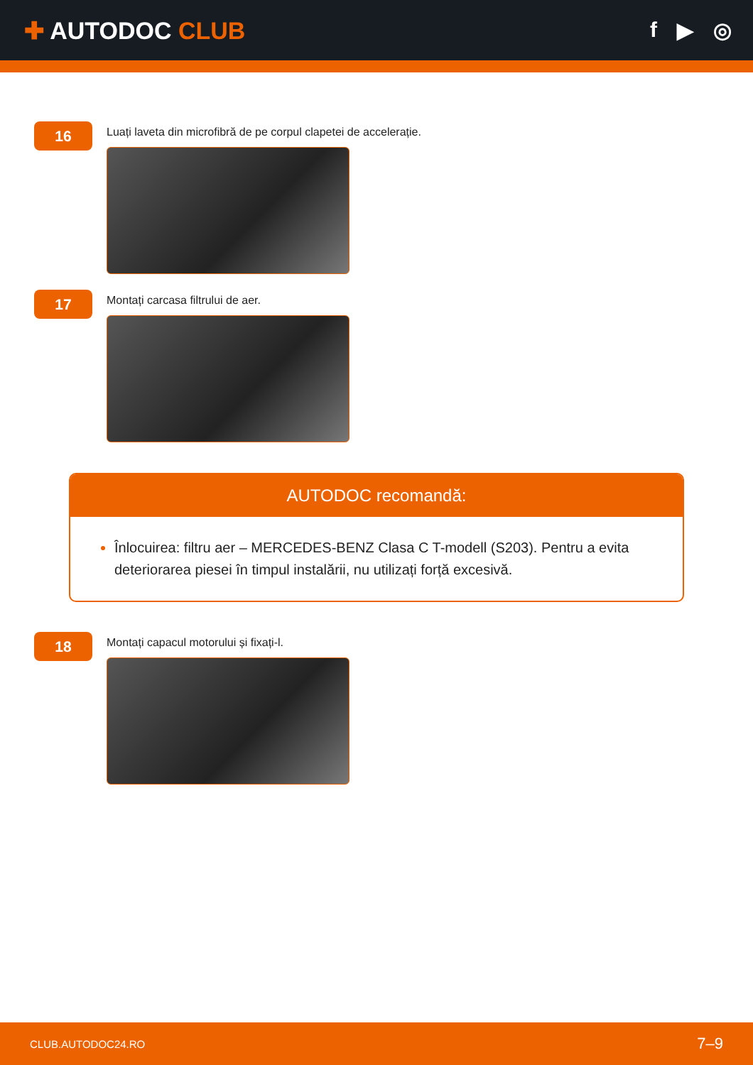✚ AUTODOC CLUB f ▶ ◎
16
Luați laveta din microfibră de pe corpul clapetei de accelerație.
17
Montați carcasa filtrului de aer.
AUTODOC recomandă:
Înlocuirea: filtru aer – MERCEDES-BENZ Clasa C T-modell (S203). Pentru a evita deteriorarea piesei în timpul instalării, nu utilizați forță excesivă.
18
Montați capacul motorului și fixați-l.
CLUB.AUTODOC24.RO 7–9